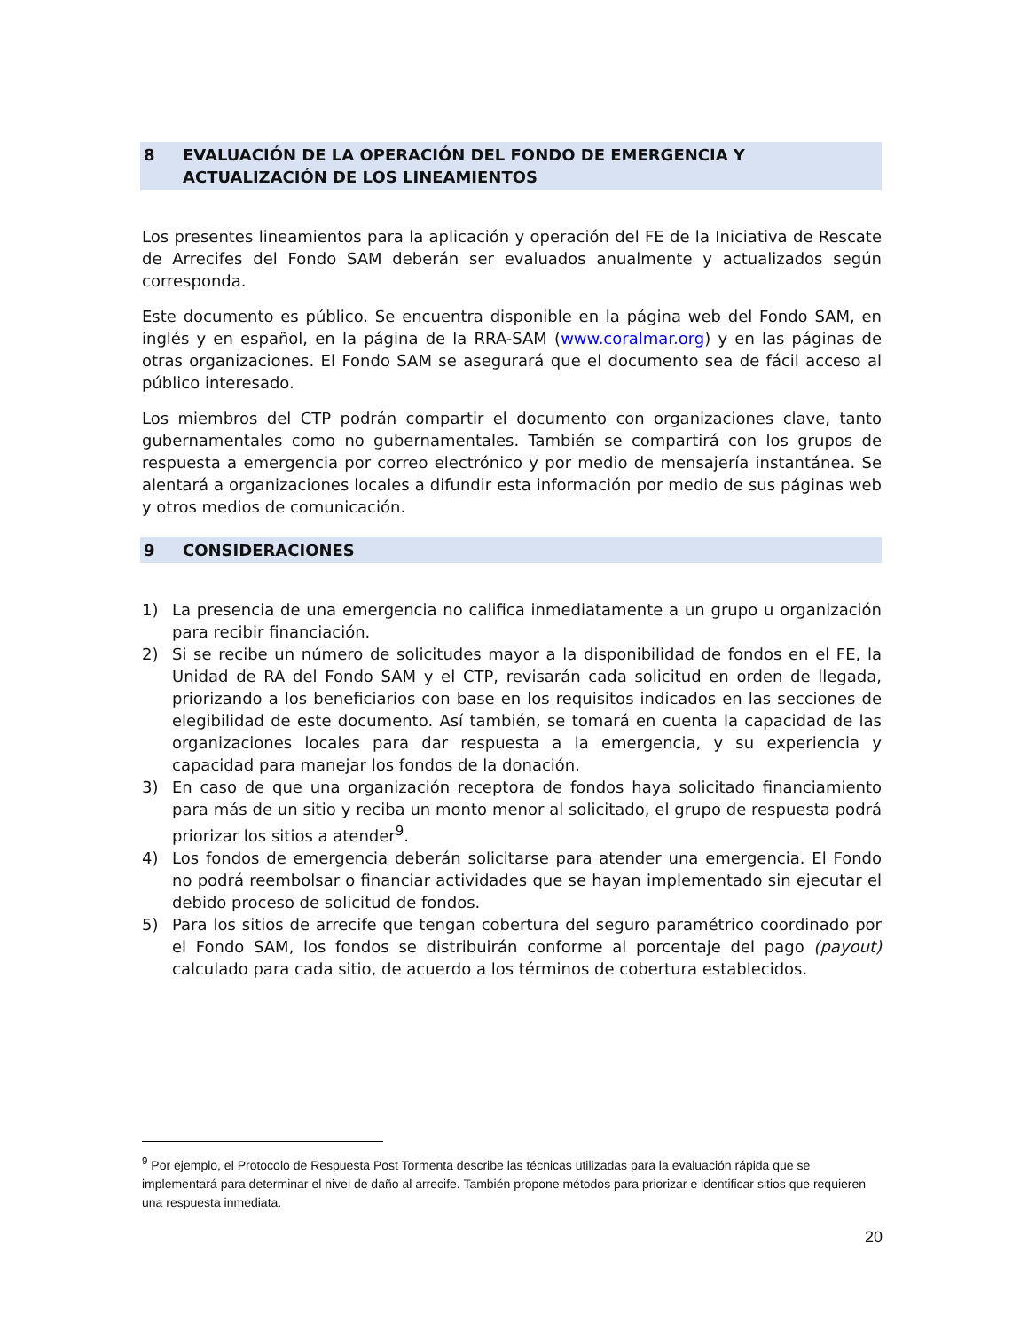8 EVALUACIÓN DE LA OPERACIÓN DEL FONDO DE EMERGENCIA Y ACTUALIZACIÓN DE LOS LINEAMIENTOS
Los presentes lineamientos para la aplicación y operación del FE de la Iniciativa de Rescate de Arrecifes del Fondo SAM deberán ser evaluados anualmente y actualizados según corresponda.
Este documento es público. Se encuentra disponible en la página web del Fondo SAM, en inglés y en español, en la página de la RRA-SAM (www.coralmar.org) y en las páginas de otras organizaciones. El Fondo SAM se asegurará que el documento sea de fácil acceso al público interesado.
Los miembros del CTP podrán compartir el documento con organizaciones clave, tanto gubernamentales como no gubernamentales. También se compartirá con los grupos de respuesta a emergencia por correo electrónico y por medio de mensajería instantánea. Se alentará a organizaciones locales a difundir esta información por medio de sus páginas web y otros medios de comunicación.
9 CONSIDERACIONES
1) La presencia de una emergencia no califica inmediatamente a un grupo u organización para recibir financiación.
2) Si se recibe un número de solicitudes mayor a la disponibilidad de fondos en el FE, la Unidad de RA del Fondo SAM y el CTP, revisarán cada solicitud en orden de llegada, priorizando a los beneficiarios con base en los requisitos indicados en las secciones de elegibilidad de este documento. Así también, se tomará en cuenta la capacidad de las organizaciones locales para dar respuesta a la emergencia, y su experiencia y capacidad para manejar los fondos de la donación.
3) En caso de que una organización receptora de fondos haya solicitado financiamiento para más de un sitio y reciba un monto menor al solicitado, el grupo de respuesta podrá priorizar los sitios a atender<sup>9</sup>.
4) Los fondos de emergencia deberán solicitarse para atender una emergencia. El Fondo no podrá reembolsar o financiar actividades que se hayan implementado sin ejecutar el debido proceso de solicitud de fondos.
5) Para los sitios de arrecife que tengan cobertura del seguro paramétrico coordinado por el Fondo SAM, los fondos se distribuirán conforme al porcentaje del pago (payout) calculado para cada sitio, de acuerdo a los términos de cobertura establecidos.
<sup>9</sup> Por ejemplo, el Protocolo de Respuesta Post Tormenta describe las técnicas utilizadas para la evaluación rápida que se implementará para determinar el nivel de daño al arrecife. También propone métodos para priorizar e identificar sitios que requieren una respuesta inmediata.
20